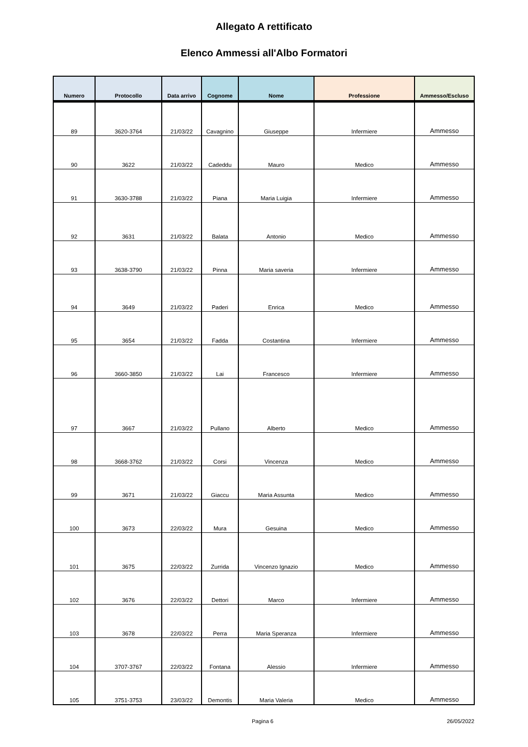Allegato A rettificato
Elenco Ammessi all'Albo Formatori
| Numero | Protocollo | Data arrivo | Cognome | Nome | Professione | Ammesso/Escluso |
| --- | --- | --- | --- | --- | --- | --- |
| 89 | 3620-3764 | 21/03/22 | Cavagnino | Giuseppe | Infermiere | Ammesso |
| 90 | 3622 | 21/03/22 | Cadeddu | Mauro | Medico | Ammesso |
| 91 | 3630-3788 | 21/03/22 | Piana | Maria Luigia | Infermiere | Ammesso |
| 92 | 3631 | 21/03/22 | Balata | Antonio | Medico | Ammesso |
| 93 | 3638-3790 | 21/03/22 | Pinna | Maria saveria | Infermiere | Ammesso |
| 94 | 3649 | 21/03/22 | Paderi | Enrica | Medico | Ammesso |
| 95 | 3654 | 21/03/22 | Fadda | Costantina | Infermiere | Ammesso |
| 96 | 3660-3850 | 21/03/22 | Lai | Francesco | Infermiere | Ammesso |
| 97 | 3667 | 21/03/22 | Pullano | Alberto | Medico | Ammesso |
| 98 | 3668-3762 | 21/03/22 | Corsi | Vincenza | Medico | Ammesso |
| 99 | 3671 | 21/03/22 | Giaccu | Maria Assunta | Medico | Ammesso |
| 100 | 3673 | 22/03/22 | Mura | Gesuina | Medico | Ammesso |
| 101 | 3675 | 22/03/22 | Zurrida | Vincenzo Ignazio | Medico | Ammesso |
| 102 | 3676 | 22/03/22 | Dettori | Marco | Infermiere | Ammesso |
| 103 | 3678 | 22/03/22 | Perra | Maria Speranza | Infermiere | Ammesso |
| 104 | 3707-3767 | 22/03/22 | Fontana | Alessio | Infermiere | Ammesso |
| 105 | 3751-3753 | 23/03/22 | Demontis | Maria Valeria | Medico | Ammesso |
Pagina 6 26/05/2022